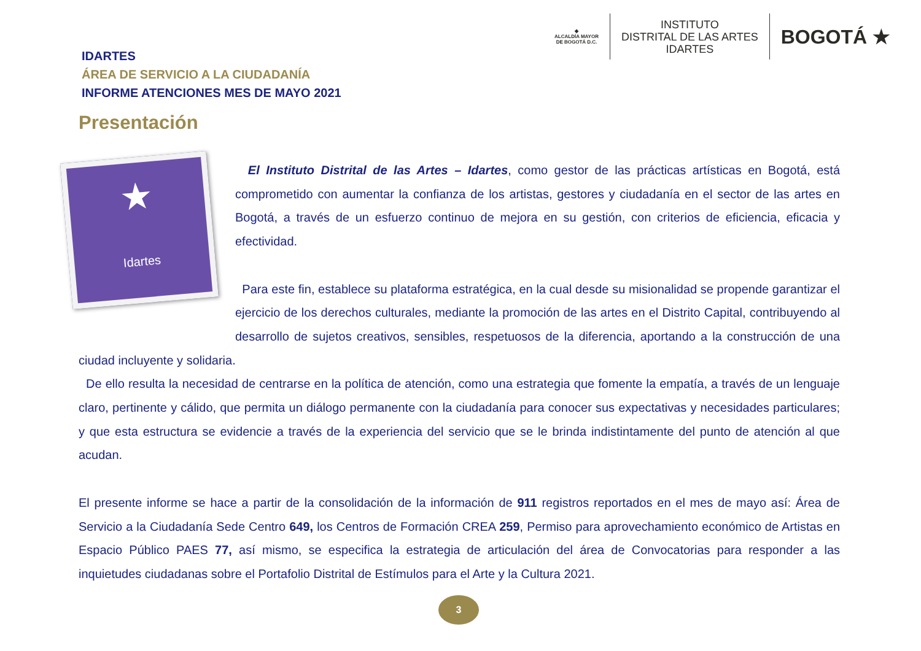◆
ALCALDÍA MAYOR
DE BOGOTÁ D.C.
INSTITUTO
DISTRITAL DE LAS ARTES
IDARTES
BOGOTÁ ★
IDARTES
ÁREA DE SERVICIO A LA CIUDADANÍA
INFORME ATENCIONES MES DE MAYO 2021
Presentación
★
Idartes
El Instituto Distrital de las Artes – Idartes, como gestor de las prácticas artísticas en Bogotá, está comprometido con aumentar la confianza de los artistas, gestores y ciudadanía en el sector de las artes en Bogotá, a través de un esfuerzo continuo de mejora en su gestión, con criterios de eficiencia, eficacia y efectividad.
Para este fin, establece su plataforma estratégica, en la cual desde su misionalidad se propende garantizar el ejercicio de los derechos culturales, mediante la promoción de las artes en el Distrito Capital, contribuyendo al desarrollo de sujetos creativos, sensibles, respetuosos de la diferencia, aportando a la construcción de una ciudad incluyente y solidaria.
De ello resulta la necesidad de centrarse en la política de atención, como una estrategia que fomente la empatía, a través de un lenguaje claro, pertinente y cálido, que permita un diálogo permanente con la ciudadanía para conocer sus expectativas y necesidades particulares; y que esta estructura se evidencie a través de la experiencia del servicio que se le brinda indistintamente del punto de atención al que acudan.
El presente informe se hace a partir de la consolidación de la información de 911 registros reportados en el mes de mayo así: Área de Servicio a la Ciudadanía Sede Centro 649, los Centros de Formación CREA 259, Permiso para aprovechamiento económico de Artistas en Espacio Público PAES 77, así mismo, se especifica la estrategia de articulación del área de Convocatorias para responder a las inquietudes ciudadanas sobre el Portafolio Distrital de Estímulos para el Arte y la Cultura 2021.
3